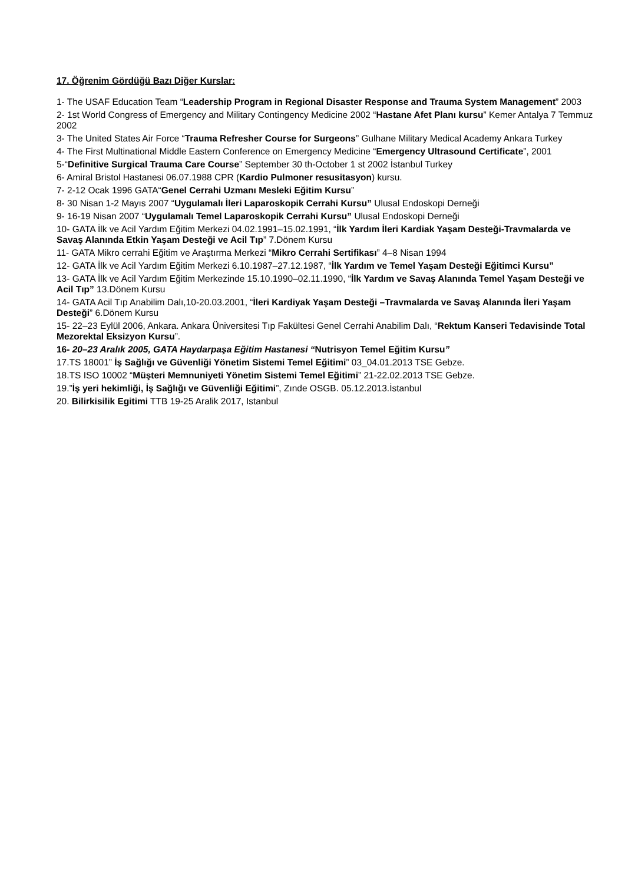17. Öğrenim Gördüğü Bazı Diğer Kurslar:
1- The USAF Education Team “Leadership Program in Regional Disaster Response and Trauma System Management” 2003
2- 1st World Congress of Emergency and Military Contingency Medicine 2002 “Hastane Afet Planı kursu” Kemer Antalya 7 Temmuz 2002
3- The United States Air Force “Trauma Refresher Course for Surgeons” Gulhane Military Medical Academy Ankara Turkey
4- The First Multinational Middle Eastern Conference on Emergency Medicine “Emergency Ultrasound Certificate”, 2001
5-“Definitive Surgical Trauma Care Course” September 30 th-October 1 st 2002 İstanbul Turkey
6- Amiral Bristol Hastanesi 06.07.1988 CPR (Kardio Pulmoner resusitasyon) kursu.
7- 2-12 Ocak 1996 GATA“Genel Cerrahi Uzmanı Mesleki Eğitim Kursu”
8- 30 Nisan 1-2 Mayıs 2007 “Uygulamalı İleri Laparoskopik Cerrahi Kursu” Ulusal Endoskopi Derneği
9- 16-19 Nisan 2007 “Uygulamalı Temel Laparoskopik Cerrahi Kursu” Ulusal Endoskopi Derneği
10- GATA İlk ve Acil Yardım Eğitim Merkezi 04.02.1991–15.02.1991, “İlk Yardım İleri Kardiak Yaşam Desteği-Travmalarda ve Savaş Alanında Etkin Yaşam Desteği ve Acil Tıp” 7.Dönem Kursu
11- GATA Mikro cerrahi Eğitim ve Araştırma Merkezi “Mikro Cerrahi Sertifikası” 4–8 Nisan 1994
12- GATA İlk ve Acil Yardım Eğitim Merkezi 6.10.1987–27.12.1987, “İlk Yardım ve Temel Yaşam Desteği Eğitimci Kursu”
13- GATA İlk ve Acil Yardım Eğitim Merkezinde 15.10.1990–02.11.1990, “İlk Yardım ve Savaş Alanında Temel Yaşam Desteği ve Acil Tıp” 13.Dönem Kursu
14- GATA Acil Tıp Anabilim Dalı,10-20.03.2001, “İleri Kardiyak Yaşam Desteği –Travmalarda ve Savaş Alanında İleri Yaşam Desteği” 6.Dönem Kursu
15- 22–23 Eylül 2006, Ankara. Ankara Üniversitesi Tıp Fakültesi Genel Cerrahi Anabilim Dalı, “Rektum Kanseri Tedavisinde Total Mezorektal Eksizyon Kursu”.
16- 20–23 Aralık 2005, GATA Haydarpaşa Eğitim Hastanesi “Nutrisyon Temel Eğitim Kursu”
17.TS 18001” İş Sağlığı ve Güvenliği Yönetim Sistemi Temel Eğitimi” 03_04.01.2013 TSE Gebze.
18.TS ISO 10002 “Müşteri Memnuniyeti Yönetim Sistemi Temel Eğitimi” 21-22.02.2013 TSE Gebze.
19.”İş yeri hekimliği, İş Sağlığı ve Güvenliği Eğitimi”, Zınde OSGB. 05.12.2013.İstanbul
20. Bilirkisilik Egitimi TTB 19-25 Aralik 2017, Istanbul